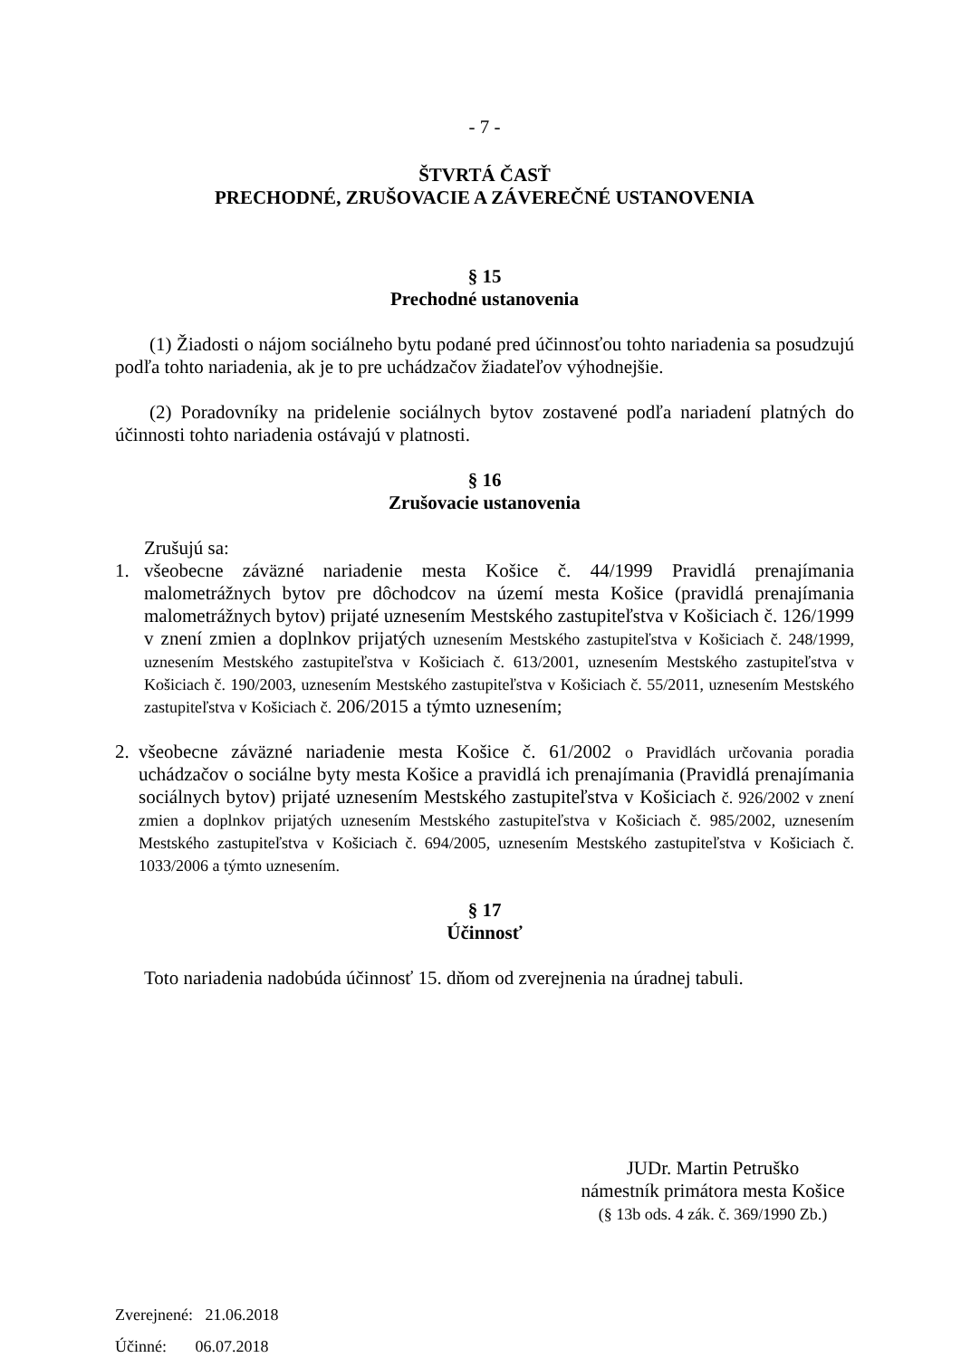- 7 -
ŠTVRTÁ ČASŤ
PRECHODNÉ, ZRUŠOVACIE A ZÁVEREČNÉ USTANOVENIA
§ 15
Prechodné ustanovenia
(1) Žiadosti o nájom sociálneho bytu podané pred účinnosťou tohto nariadenia sa posudzujú podľa tohto nariadenia, ak je to pre uchádzačov žiadateľov výhodnejšie.
(2) Poradovníky na pridelenie sociálnych bytov zostavené podľa nariadení platných do účinnosti tohto nariadenia ostávajú v platnosti.
§ 16
Zrušovacie ustanovenia
Zrušujú sa:
1. všeobecne záväzné nariadenie mesta Košice č. 44/1999 Pravidlá prenajímania malometrážnych bytov pre dôchodcov na území mesta Košice (pravidlá prenajímania malometrážnych bytov) prijaté uznesením Mestského zastupiteľstva v Košiciach č. 126/1999 v znení zmien a doplnkov prijatých uznesením Mestského zastupiteľstva v Košiciach č. 248/1999, uznesením Mestského zastupiteľstva v Košiciach č. 613/2001, uznesením Mestského zastupiteľstva v Košiciach č. 190/2003, uznesením Mestského zastupiteľstva v Košiciach č. 55/2011, uznesením Mestského zastupiteľstva v Košiciach č. 206/2015 a týmto uznesením;
2. všeobecne záväzné nariadenie mesta Košice č. 61/2002 o Pravidlách určovania poradia uchádzačov o sociálne byty mesta Košice a pravidlá ich prenajímania (Pravidlá prenajímania sociálnych bytov) prijaté uznesením Mestského zastupiteľstva v Košiciach č. 926/2002 v znení zmien a doplnkov prijatých uznesením Mestského zastupiteľstva v Košiciach č. 985/2002, uznesením Mestského zastupiteľstva v Košiciach č. 694/2005, uznesením Mestského zastupiteľstva v Košiciach č. 1033/2006 a týmto uznesením.
§ 17
Účinnosť
Toto nariadenia nadobúda účinnosť 15. dňom od zverejnenia na úradnej tabuli.
JUDr. Martin Petruško
námestník primátora mesta Košice
(§ 13b ods. 4 zák. č. 369/1990 Zb.)
Zverejnené: 21.06.2018
Účinné: 06.07.2018